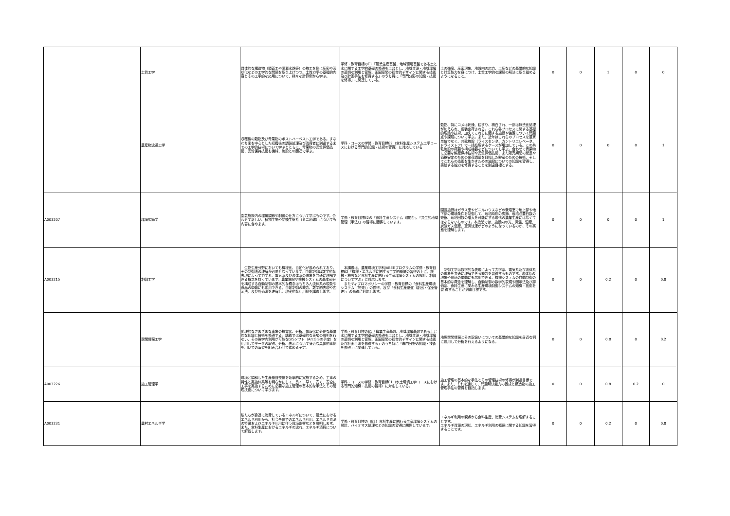| | 土質工学 | 具体的な構造物（頭首工や灌漑水路等）の施工を例に圧密や液状化などの工学的な問題を取り上げつつ、土質力学の基礎的内容とその工学的な応用について、様々な計算例から学ぶ。 | 学修・教育目標のE1「農業生産基盤、地域環境基盤である土と水に関する工学的基礎の修得を土台とし、地域資源・地域環境の適切な利用と管理、田園空間の総合的デザインに関する技術及び計画手法を修得する」のうち特に「専門分野の知識・技術を修得」に関連している。 | 土の強度、圧密現象、地盤内の応力、土圧などの基礎的な知識と計算能力を身につけ、土質工学的な課題の解決に取り組めるようになること。 | 0 | 0 | 1 | 0 | 0 |
| | 農産物流通工学 | 収穫後の穀物及び青果物のポストハーベスト工学である。すなわち米を中心とした収穫後の調製処理及び消費者に到達するまでの工学的技術について学ぶとともに、青果物の品質評価技術、品質保持技術を機械、施設との関連で学ぶ。 | 学科・コースの学修・教育目標E2（食料生産システム工学コースにおける専門的知識・技術の習得）に対応している | 穀物、特にコメは乾燥、籾すり、精白され、一部は無洗化処理が加えられ、包装出荷される。これら各プロセスに関する基礎的理論や技術、加えてこれらに関する施設や装置について問題点や課題について学ぶ。また、近年はこれらのプロセスを農家単位でなく、共乾施設（ライスセンタ、カントリエレベータ、ドライストア）で一括処理するケースが増加している。この共乾施設の概要や構成機器などについても学ぶ。合わせて青果物に必要な鮮度保持技術や品質評価技術、また販売期間の延長や価格安定のための出荷調整を目指した貯蔵のための技術、そしてこれらの技術を生かすための施設についての知識を習得し、実践する能力を修得することを到達目標とする。 | 0 | 0 | 0 | 0 | 1 |
| A003207 | 環境調節学 | 園芸施設内の環境調節や制御の仕方について学ぶものです。合わせて新しい、植物工場や閉鎖生態系（ミニ地球）についても内容に含めます。 | 学修・教育目標E2の「食料生産システム（開発）」、「共生的地域管理（手法）」の習得に関係しています。 | 園芸施設はガラス室やビニルハウスなどの栽培室で地上部や地下部の環境条件を制御して、栽培時期の調節、栽培必要日数の短縮、栽培回数の増大を可能にする現代の農業生産にはなくてはならないものです。本授業では、施設内の光、気温、湿度、炭酸ガス濃度、空気流速がどのようになっているのか、その実態を理解します。 | 0 | 0 | 0 | 0 | 1 |
| A003215 | 制御工学 | 生物生産分野においても機械化、自動化が進められており、その制御法の理解が必要となっています。自動制御は数学的な表現によって力学系、電気系及び流体系の現象を共通に理解できる概念を持っています。農業施設や機械システムの基本部分を構成する自動制御の基本的な概念はもちろん流体系の現象や食品の挙動にも応用できる、自動制御の概念、数学的表現や図示法、及び評価法を理解し、現実的な利用例を講義します。 | 本講義は、農業環境工学科JABEEプログラムの学修・教育目標E2「機械・エネルギに関する工学的基礎の習得の上に、機械・施設など食料生産に関わる生産環境システムの設計、制御について学ぶ」に対応します。 またディプロマポリシーの学修・教育目標の「食料生産環境システム（開発）」の修得、及び「食料生産基盤（創出・保全管理）」の修得に対応します。 | 制御工学は数学的な表現によって力学系、電気系及び流体系の現象を共通に理解できる概念を習得するものです。流体系の現象や食品の挙動にも応用できる、機械システムの自動制御の基本的な概念を理解し、自動制御の数学的表現や図示法及び評価法、食料生産に関わる生産環境制御システムの知識・技術を習 得することが到達目標です。 | 0 | 0 | 0.2 | 0 | 0.8 |
| | 空間情報工学 | 地理的なさまざまな事象の視覚化、分析、情報化に必要な基礎的な知識と技術を修得する。講義では基礎的な事項の説明を行ない、その後学内利用が可能なGISソフト（ArcGISの予定）を利用してデータの取得、分析、表示について身近な具体的事例を用いての演習を組み合わせて進める予定。 | 学修・教育目標のE1「農業生産基盤、地域環境基盤である土と水に関する工学的基礎の修得を土台とし、地域資源・地域環境の適切な利用と管理、田園空間の総合的デザインに関する技術及び計画手法を修得する」のうち特に「専門分野の知識・技術を修得」に関連している。 | 地理空間情報とその取扱いについての基礎的な知識を身近な例に適用して分析を行えるようになる。 | 0 | 0 | 0.8 | 0 | 0.2 |
| A003226 | 施工管理学 | 環境と調和した生産基盤整備を効率的に実施するため、工事の特性と実施体系等を明らかにして、良く、早く、安く、安全に工事を実施するために必要な施工管理の基本的な手法とその管理技術について学びます。 | 学科・コースの学修・教育目標E1（水土環境工学コースにおける専門的知識・技術の習得）に対応している。 | 施工管理の基本的な手法とその管理技術の修得が到達目標です。また、それを通じて、問題解決能力の養成と構造物の施工管理手法の習得を目指します。 | 0 | 0 | 0.8 | 0.2 | 0 |
| A003231 | 農村エネルギ学 | 私たちが身近に消費しているエネルギについて、農業におけるエネルギ利用から、社会全体でのエネルギ利用、エネルギ資源の特徴およびエネルギ利用に伴う環境影響などを説明します。また、食料生産におけるエネルギの流れ、エネルギ消費について解説します。 | 学修・教育目標の（E2）食料生産に関わる生産環境システムの設計、バイオマス処理などの知識の習得に関係しています。 | エネルギ利用の観点から食料生産、消費システムを理解することです。 エネルギ資源の現状、エネルギ利用の概要に関する知識を習得することです。 | 0 | 0 | 0.2 | 0 | 0.8 |